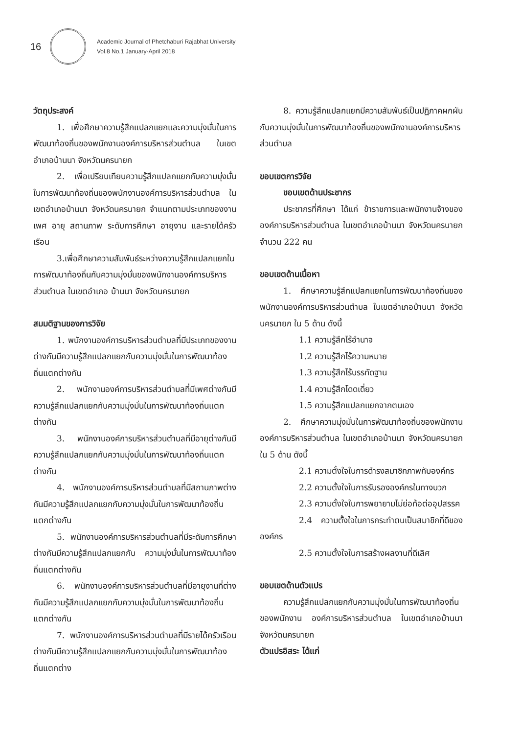16
Academic Journal of Phetchaburi Rajabhat University
Vol.8 No.1 January-April 2018
วัตถุประสงค์
1. เพื่อศึกษาความรู้สึกแปลกแยกและความมุ่งมั่นในการพัฒนาท้องถิ่นของพนักงานองค์การบริหารส่วนตำบล ในเขตอำเภอบ้านนา จังหวัดนครนายก
2. เพื่อเปรียบเทียบความรู้สึกแปลกแยกกับความมุ่งมั่นในการพัฒนาท้องถิ่นของพนักงานองค์การบริหารส่วนตำบล ในเขตอำเภอบ้านนา จังหวัดนครนายก จำแนกตามประเภทของงาน เพศ อายุ สถานภาพ ระดับการศึกษา อายุงาน และรายได้ครัวเรือน
3.เพื่อศึกษาความสัมพันธ์ระหว่างความรู้สึกแปลกแยกในการพัฒนาท้องถิ่นกับความมุ่งมั่นของพนักงานองค์การบริหารส่วนตำบล ในเขตอำเภอ บ้านนา จังหวัดนครนายก
สมมติฐานของการวิจัย
1. พนักงานองค์การบริหารส่วนตำบลที่มีประเภทของงานต่างกันมีความรู้สึกแปลกแยกกับความมุ่งมั่นในการพัฒนาท้องถิ่นแตกต่างกัน
2. พนักงานองค์การบริหารส่วนตำบลที่มีเพศต่างกันมีความรู้สึกแปลกแยกกับความมุ่งมั่นในการพัฒนาท้องถิ่นแตกต่างกัน
3. พนักงานองค์การบริหารส่วนตำบลที่มีอายุต่างกันมีความรู้สึกแปลกแยกกับความมุ่งมั่นในการพัฒนาท้องถิ่นแตกต่างกัน
4. พนักงานองค์การบริหารส่วนตำบลที่มีสถานภาพต่างกันมีความรู้สึกแปลกแยกกับความมุ่งมั่นในการพัฒนาท้องถิ่นแตกต่างกัน
5. พนักงานองค์การบริหารส่วนตำบลที่มีระดับการศึกษาต่างกันมีความรู้สึกแปลกแยกกับ ความมุ่งมั่นในการพัฒนาท้องถิ่นแตกต่างกัน
6. พนักงานองค์การบริหารส่วนตำบลที่มีอายุงานที่ต่างกันมีความรู้สึกแปลกแยกกับความมุ่งมั่นในการพัฒนาท้องถิ่นแตกต่างกัน
7. พนักงานองค์การบริหารส่วนตำบลที่มีรายได้ครัวเรือนต่างกันมีความรู้สึกแปลกแยกกับความมุ่งมั่นในการพัฒนาท้องถิ่นแตกต่าง
8. ความรู้สึกแปลกแยกมีความสัมพันธ์เป็นปฏิภาคผกผันกับความมุ่งมั่นในการพัฒนาท้องถิ่นของพนักงานองค์การบริหารส่วนตำบล
ขอบเขตการวิจัย
ขอบเขตด้านประชากร
ประชากรที่ศึกษา ได้แก่ ข้าราชการและพนักงานจ้างขององค์การบริหารส่วนตำบล ในเขตอำเภอบ้านนา จังหวัดนครนายก จำนวน 222 คน
ขอบเขตด้านเนื้อหา
1. ศึกษาความรู้สึกแปลกแยกในการพัฒนาท้องถิ่นของพนักงานองค์การบริหารส่วนตำบล ในเขตอำเภอบ้านนา จังหวัดนครนายก ใน 5 ด้าน ดังนี้
1.1 ความรู้สึกไร้อำนาจ
1.2 ความรู้สึกไร้ความหมาย
1.3 ความรู้สึกไร้บรรทัดฐาน
1.4 ความรู้สึกโดดเดี่ยว
1.5 ความรู้สึกแปลกแยกจากตนเอง
2. ศึกษาความมุ่งมั่นในการพัฒนาท้องถิ่นของพนักงานองค์การบริหารส่วนตำบล ในเขตอำเภอบ้านนา จังหวัดนครนายก ใน 5 ด้าน ดังนี้
2.1 ความตั้งใจในการดำรงสมาชิกภาพกับองค์กร
2.2 ความตั้งใจในการรับรององค์กรในทางบวก
2.3 ความตั้งใจในการพยายามไม่ย่อท้อต่ออุปสรรค
2.4 ความตั้งใจในการกระทำตนเป็นสมาชิกที่ดีขององค์กร
2.5 ความตั้งใจในการสร้างผลงานที่ดีเลิศ
ขอบเขตด้านตัวแปร
ความรู้สึกแปลกแยกกับความมุ่งมั่นในการพัฒนาท้องถิ่นของพนักงาน องค์การบริหารส่วนตำบล ในเขตอำเภอบ้านนา จังหวัดนครนายก
ตัวแปรอิสระ ได้แก่